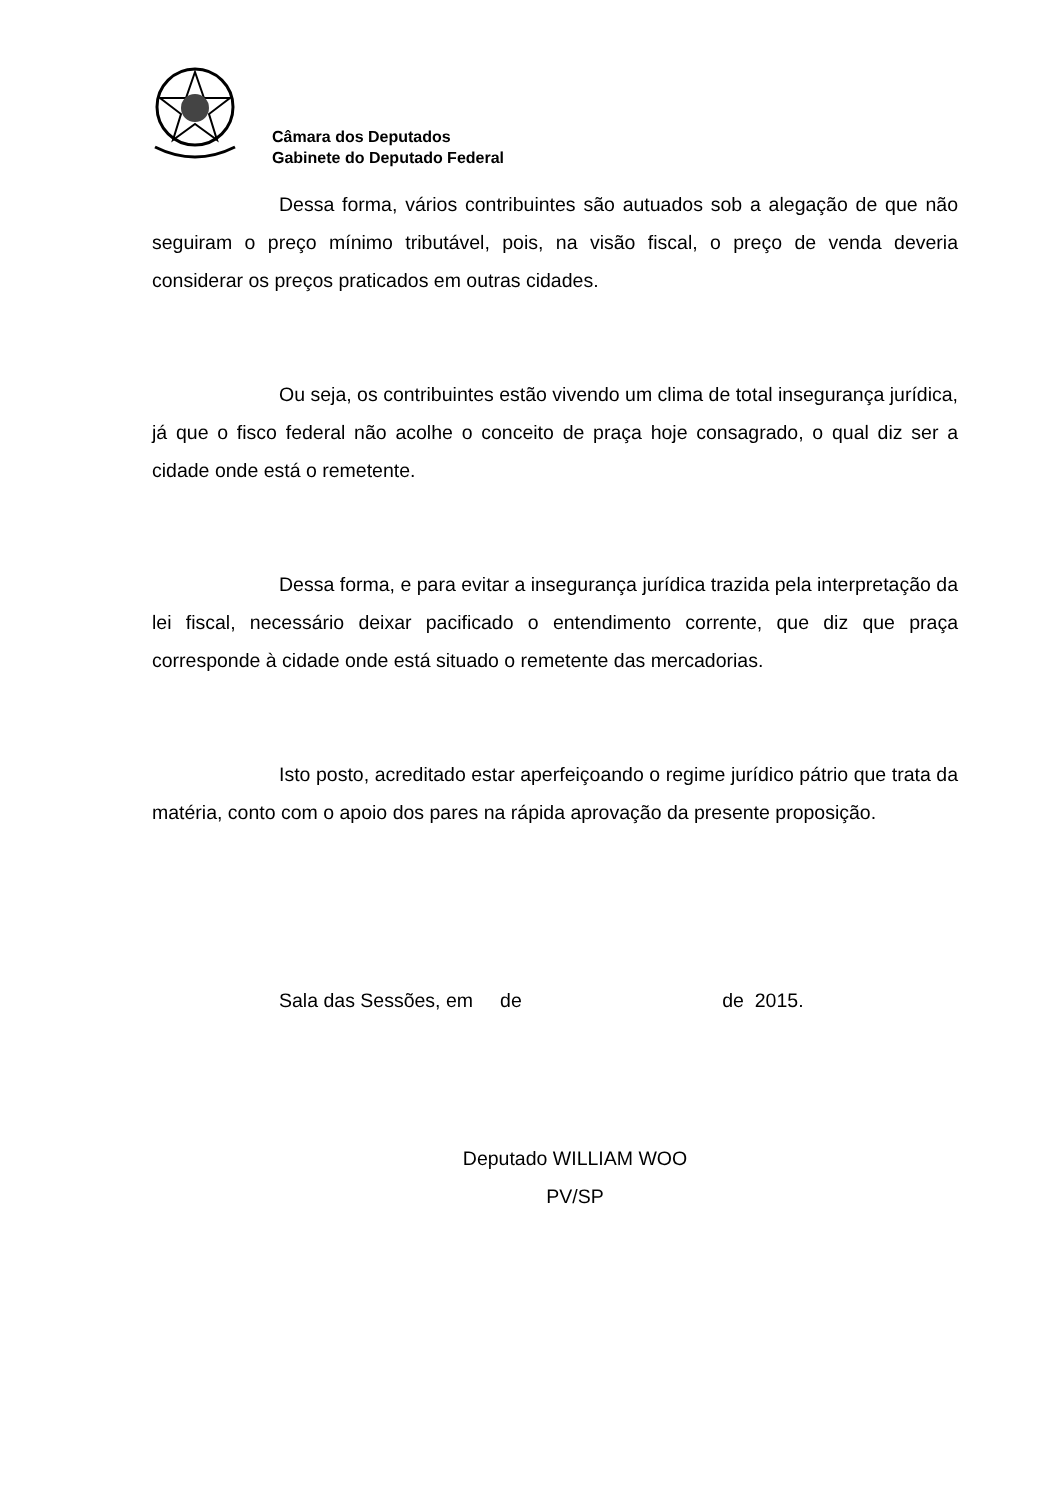Câmara dos Deputados
Gabinete do Deputado Federal
Dessa forma, vários contribuintes são autuados sob a alegação de que não seguiram o preço mínimo tributável, pois, na visão fiscal, o preço de venda deveria considerar os preços praticados em outras cidades.
Ou seja, os contribuintes estão vivendo um clima de total insegurança jurídica, já que o fisco federal não acolhe o conceito de praça hoje consagrado, o qual diz ser a cidade onde está o remetente.
Dessa forma, e para evitar a insegurança jurídica trazida pela interpretação da lei fiscal, necessário deixar pacificado o entendimento corrente, que diz que praça corresponde à cidade onde está situado o remetente das mercadorias.
Isto posto, acreditado estar aperfeiçoando o regime jurídico pátrio que trata da matéria, conto com o apoio dos pares na rápida aprovação da presente proposição.
Sala das Sessões, em de de 2015.
Deputado WILLIAM WOO
PV/SP